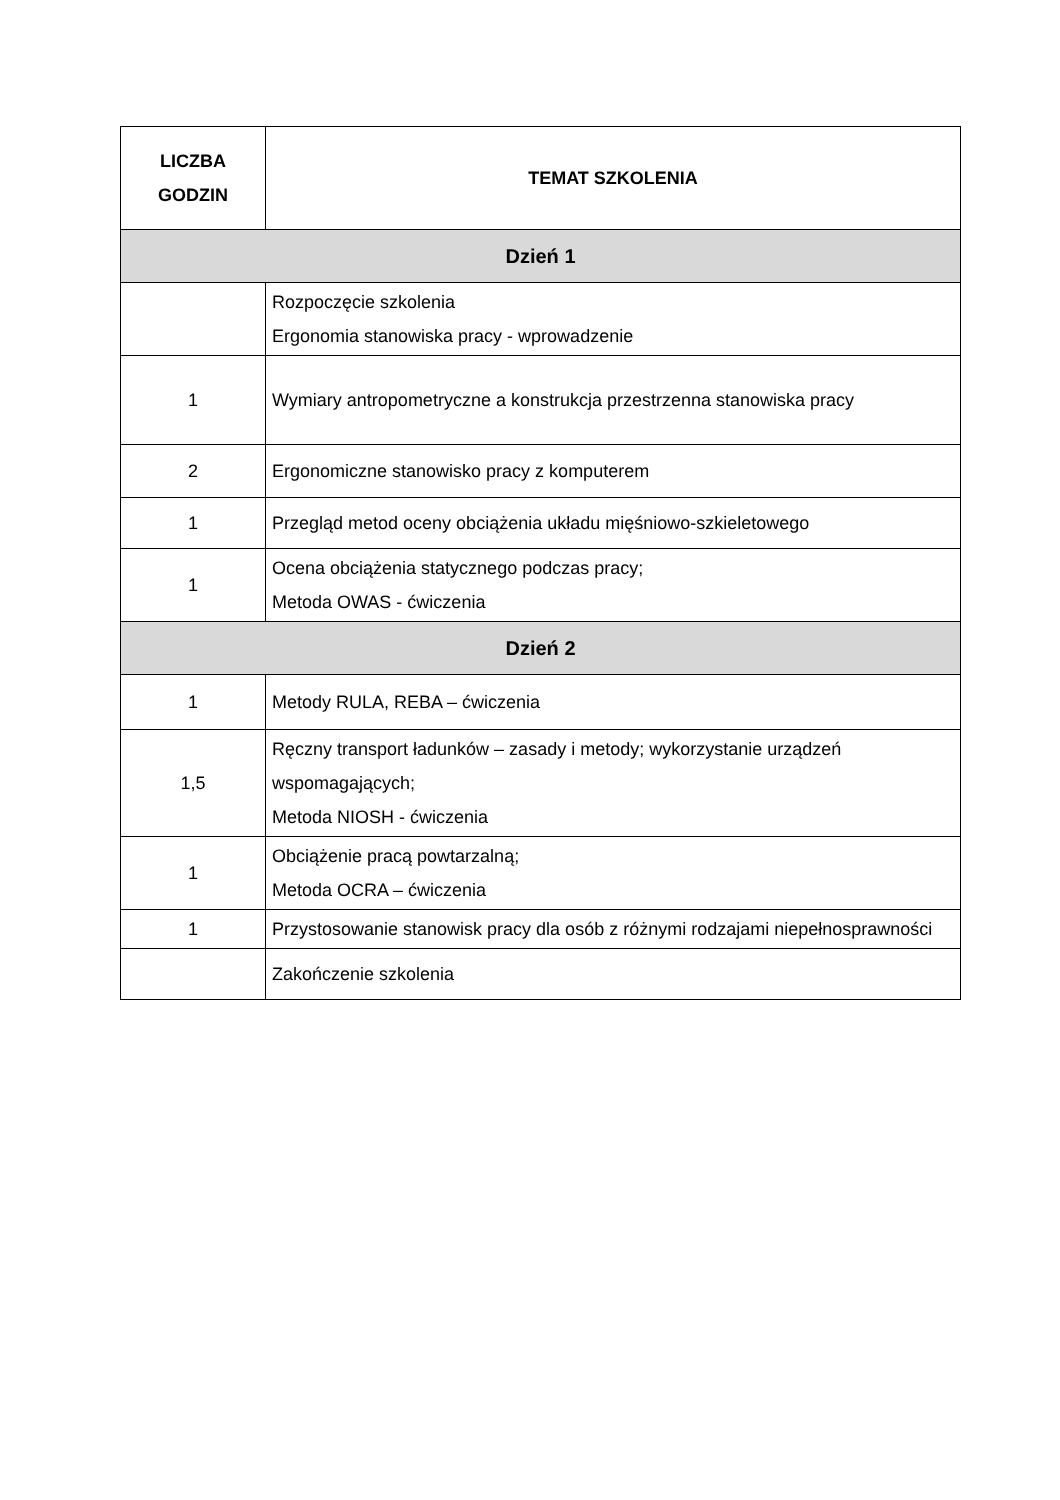| LICZBA GODZIN | TEMAT SZKOLENIA |
| --- | --- |
| Dzień 1 | |
| | Rozpoczęcie szkolenia Ergonomia stanowiska pracy - wprowadzenie |
| 1 | Wymiary antropometryczne a konstrukcja przestrzenna stanowiska pracy |
| 2 | Ergonomiczne stanowisko pracy z komputerem |
| 1 | Przegląd metod oceny obciążenia układu mięśniowo-szkieletowego |
| 1 | Ocena obciążenia statycznego podczas pracy; Metoda OWAS - ćwiczenia |
| Dzień 2 | |
| 1 | Metody RULA, REBA – ćwiczenia |
| 1,5 | Ręczny transport ładunków – zasady i metody; wykorzystanie urządzeń wspomagających; Metoda NIOSH - ćwiczenia |
| 1 | Obciążenie pracą powtarzalną; Metoda OCRA – ćwiczenia |
| 1 | Przystosowanie stanowisk pracy dla osób z różnymi rodzajami niepełnosprawności |
| | Zakończenie szkolenia |